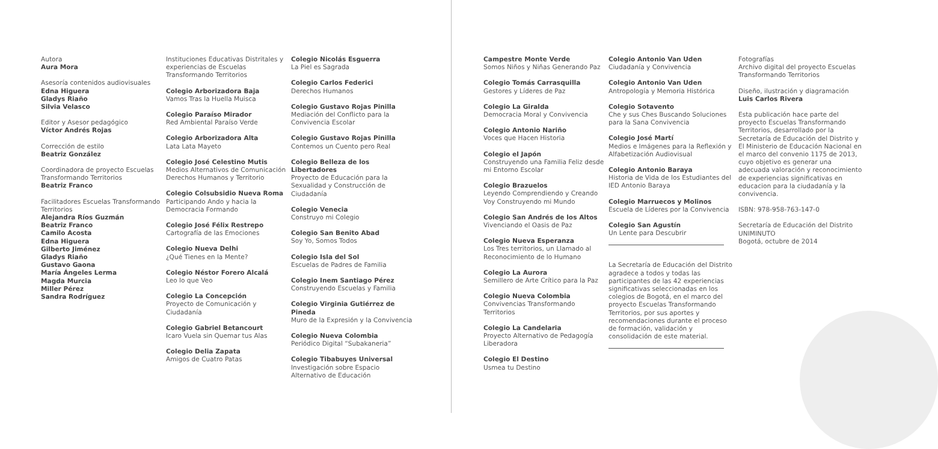Autora
Aura Mora
Asesoría contenidos audiovisuales
Edna Higuera
Gladys Riaño
Silvia Velasco
Editor y Asesor pedagógico
Víctor Andrés Rojas
Corrección de estilo
Beatriz González
Coordinadora de proyecto Escuelas Transformando Territorios
Beatriz Franco
Facilitadores Escuelas Transformando Territorios
Alejandra Ríos Guzmán
Beatriz Franco
Camilo Acosta
Edna Higuera
Gilberto Jiménez
Gladys Riaño
Gustavo Gaona
María Ángeles Lerma
Magda Murcia
Miller Pérez
Sandra Rodríguez
Instituciones Educativas Distritales y experiencias de Escuelas Transformando Territorios
Colegio Arborizadora Baja
Vamos Tras la Huella Muisca
Colegio Paraíso Mirador
Red Ambiental Paraíso Verde
Colegio Arborizadora Alta
Lata Lata Mayeto
Colegio José Celestino Mutis
Medios Alternativos de Comunicación Derechos Humanos y Territorio
Colegio Colsubsidio Nueva Roma
Participando Ando y hacia la Democracia Formando
Colegio José Félix Restrepo
Cartografía de las Emociones
Colegio Nueva Delhi
¿Qué Tienes en la Mente?
Colegio Néstor Forero Alcalá
Leo lo que Veo
Colegio La Concepción
Proyecto de Comunicación y Ciudadanía
Colegio Gabriel Betancourt
Icaro Vuela sin Quemar tus Alas
Colegio Delia Zapata
Amigos de Cuatro Patas
Colegio Nicolás Esguerra
La Piel es Sagrada
Colegio Carlos Federici
Derechos Humanos
Colegio Gustavo Rojas Pinilla
Mediación del Conflicto para la Convivencia Escolar
Colegio Gustavo Rojas Pinilla
Contemos un Cuento pero Real
Colegio Belleza de los Libertadores
Proyecto de Educación para la Sexualidad y Construcción de Ciudadanía
Colegio Venecia
Construyo mi Colegio
Colegio San Benito Abad
Soy Yo, Somos Todos
Colegio Isla del Sol
Escuelas de Padres de Familia
Colegio Inem Santiago Pérez
Construyendo Escuelas y Familia
Colegio Virginia Gutiérrez de Pineda
Muro de la Expresión y la Convivencia
Colegio Nueva Colombia
Periódico Digital “Subakaneria”
Colegio Tibabuyes Universal
Investigación sobre Espacio Alternativo de Educación
Campestre Monte Verde
Somos Niños y Niñas Generando Paz
Colegio Tomás Carrasquilla
Gestores y Líderes de Paz
Colegio La Giralda
Democracia Moral y Convivencia
Colegio Antonio Nariño
Voces que Hacen Historia
Colegio el Japón
Construyendo una Familia Feliz desde mi Entorno Escolar
Colegio Brazuelos
Leyendo Comprendiendo y Creando Voy Construyendo mi Mundo
Colegio San Andrés de los Altos
Vivenciando el Oasis de Paz
Colegio Nueva Esperanza
Los Tres territorios, un Llamado al Reconocimiento de lo Humano
Colegio La Aurora
Semillero de Arte Crítico para la Paz
Colegio Nueva Colombia
Convivencias Transformando Territorios
Colegio La Candelaria
Proyecto Alternativo de Pedagogía Liberadora
Colegio El Destino
Usmea tu Destino
Colegio Antonio Van Uden
Ciudadanía y Convivencia
Colegio Antonio Van Uden
Antropología y Memoria Histórica
Colegio Sotavento
Che y sus Ches Buscando Soluciones para la Sana Convivencia
Colegio José Martí
Medios e Imágenes para la Reflexión y Alfabetización Audiovisual
Colegio Antonio Baraya
Historia de Vida de los Estudiantes del IED Antonio Baraya
Colegio Marruecos y Molinos
Escuela de Líderes por la Convivencia
Colegio San Agustín
Un Lente para Descubrir
La Secretaría de Educación del Distrito agradece a todos y todas las participantes de las 42 experiencias significativas seleccionadas en los colegios de Bogotá, en el marco del proyecto Escuelas Transformando Territorios, por sus aportes y recomendaciones durante el proceso de formación, validación y consolidación de este material.
Fotografías
Archivo digital del proyecto Escuelas Transformando Territorios
Diseño, ilustración y diagramación
Luis Carlos Rivera
Esta publicación hace parte del proyecto Escuelas Transformando Territorios, desarrollado por la Secretaría de Educación del Distrito y El Ministerio de Educación Nacional en el marco del convenio 1175 de 2013, cuyo objetivo es generar una adecuada valoración y reconocimiento de experiencias significativas en educacion para la ciudadanía y la convivencia.
ISBN: 978-958-763-147-0
Secretaría de Educación del Distrito
UNIMINUTO
Bogotá, octubre de 2014